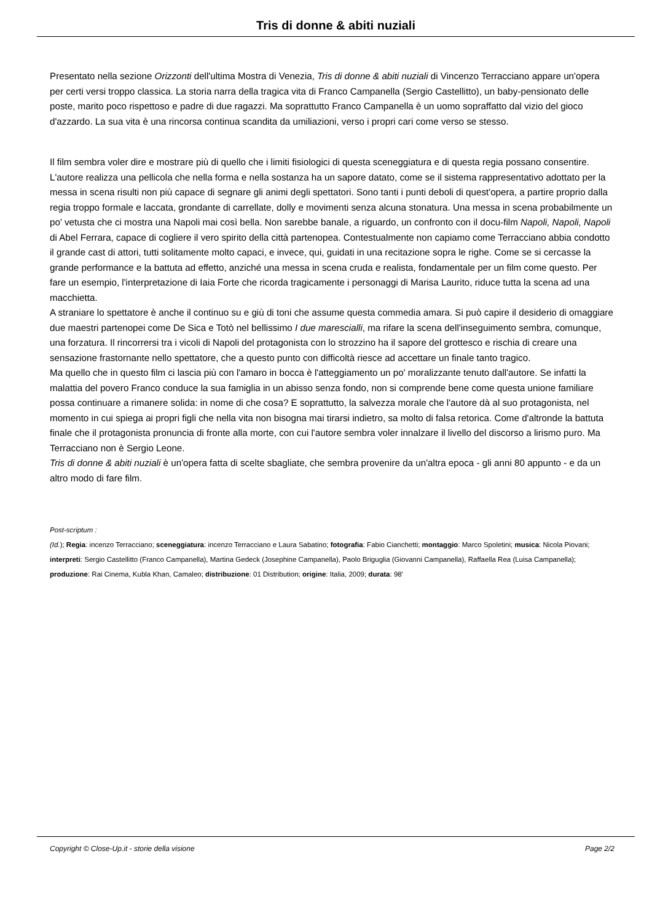Tris di donne & abiti nuziali
Presentato nella sezione Orizzonti dell'ultima Mostra di Venezia, Tris di donne & abiti nuziali di Vincenzo Terracciano appare un'opera per certi versi troppo classica. La storia narra della tragica vita di Franco Campanella (Sergio Castellitto), un baby-pensionato delle poste, marito poco rispettoso e padre di due ragazzi. Ma soprattutto Franco Campanella è un uomo sopraffatto dal vizio del gioco d'azzardo. La sua vita è una rincorsa continua scandita da umiliazioni, verso i propri cari come verso se stesso.
Il film sembra voler dire e mostrare più di quello che i limiti fisiologici di questa sceneggiatura e di questa regia possano consentire. L'autore realizza una pellicola che nella forma e nella sostanza ha un sapore datato, come se il sistema rappresentativo adottato per la messa in scena risulti non più capace di segnare gli animi degli spettatori. Sono tanti i punti deboli di quest'opera, a partire proprio dalla regia troppo formale e laccata, grondante di carrellate, dolly e movimenti senza alcuna stonatura. Una messa in scena probabilmente un po' vetusta che ci mostra una Napoli mai così bella. Non sarebbe banale, a riguardo, un confronto con il docu-film Napoli, Napoli, Napoli di Abel Ferrara, capace di cogliere il vero spirito della città partenopea. Contestualmente non capiamo come Terracciano abbia condotto il grande cast di attori, tutti solitamente molto capaci, e invece, qui, guidati in una recitazione sopra le righe. Come se si cercasse la grande performance e la battuta ad effetto, anziché una messa in scena cruda e realista, fondamentale per un film come questo. Per fare un esempio, l'interpretazione di Iaia Forte che ricorda tragicamente i personaggi di Marisa Laurito, riduce tutta la scena ad una macchietta.
A straniare lo spettatore è anche il continuo su e giù di toni che assume questa commedia amara. Si può capire il desiderio di omaggiare due maestri partenopei come De Sica e Totò nel bellissimo I due marescialli, ma rifare la scena dell'inseguimento sembra, comunque, una forzatura. Il rincorrersi tra i vicoli di Napoli del protagonista con lo strozzino ha il sapore del grottesco e rischia di creare una sensazione frastornante nello spettatore, che a questo punto con difficoltà riesce ad accettare un finale tanto tragico.
Ma quello che in questo film ci lascia più con l'amaro in bocca è l'atteggiamento un po' moralizzante tenuto dall'autore. Se infatti la malattia del povero Franco conduce la sua famiglia in un abisso senza fondo, non si comprende bene come questa unione familiare possa continuare a rimanere solida: in nome di che cosa? E soprattutto, la salvezza morale che l'autore dà al suo protagonista, nel momento in cui spiega ai propri figli che nella vita non bisogna mai tirarsi indietro, sa molto di falsa retorica. Come d'altronde la battuta finale che il protagonista pronuncia di fronte alla morte, con cui l'autore sembra voler innalzare il livello del discorso a lirismo puro. Ma Terracciano non è Sergio Leone.
Tris di donne & abiti nuziali è un'opera fatta di scelte sbagliate, che sembra provenire da un'altra epoca - gli anni 80 appunto - e da un altro modo di fare film.
Post-scriptum :
(Id.); Regia: incenzo Terracciano; sceneggiatura: incenzo Terracciano e Laura Sabatino; fotografia: Fabio Cianchetti; montaggio: Marco Spoletini; musica: Nicola Piovani; interpreti: Sergio Castellitto (Franco Campanella), Martina Gedeck (Josephine Campanella), Paolo Briguglia (Giovanni Campanella), Raffaella Rea (Luisa Campanella); produzione: Rai Cinema, Kubla Khan, Camaleo; distribuzione: 01 Distribution; origine: Italia, 2009; durata: 98'
Copyright © Close-Up.it - storie della visione Page 2/2